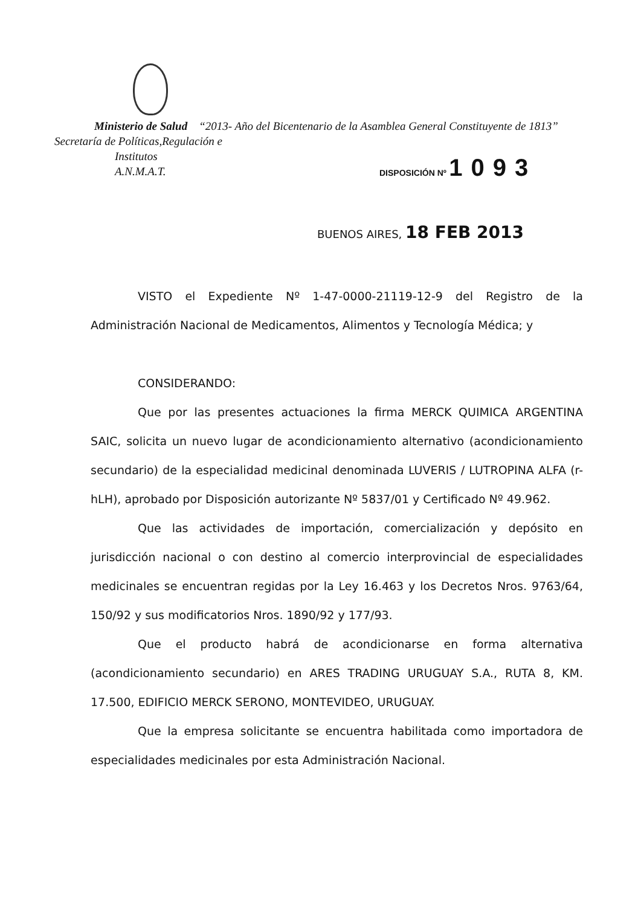Ministerio de Salud “2013- Año del Bicentenario de la Asamblea General Constituyente de 1813”
Secretaría de Políticas,Regulación e
Institutos
A.N.M.A.T.
DISPOSICIÓN Nº 1093
BUENOS AIRES, 18 FEB 2013
VISTO el Expediente Nº 1-47-0000-21119-12-9 del Registro de la Administración Nacional de Medicamentos, Alimentos y Tecnología Médica; y
CONSIDERANDO:
Que por las presentes actuaciones la firma MERCK QUIMICA ARGENTINA SAIC, solicita un nuevo lugar de acondicionamiento alternativo (acondicionamiento secundario) de la especialidad medicinal denominada LUVERIS / LUTROPINA ALFA (r-hLH), aprobado por Disposición autorizante Nº 5837/01 y Certificado Nº 49.962.
Que las actividades de importación, comercialización y depósito en jurisdicción nacional o con destino al comercio interprovincial de especialidades medicinales se encuentran regidas por la Ley 16.463 y los Decretos Nros. 9763/64, 150/92 y sus modificatorios Nros. 1890/92 y 177/93.
Que el producto habrá de acondicionarse en forma alternativa (acondicionamiento secundario) en ARES TRADING URUGUAY S.A., RUTA 8, KM. 17.500, EDIFICIO MERCK SERONO, MONTEVIDEO, URUGUAY.
Que la empresa solicitante se encuentra habilitada como importadora de especialidades medicinales por esta Administración Nacional.